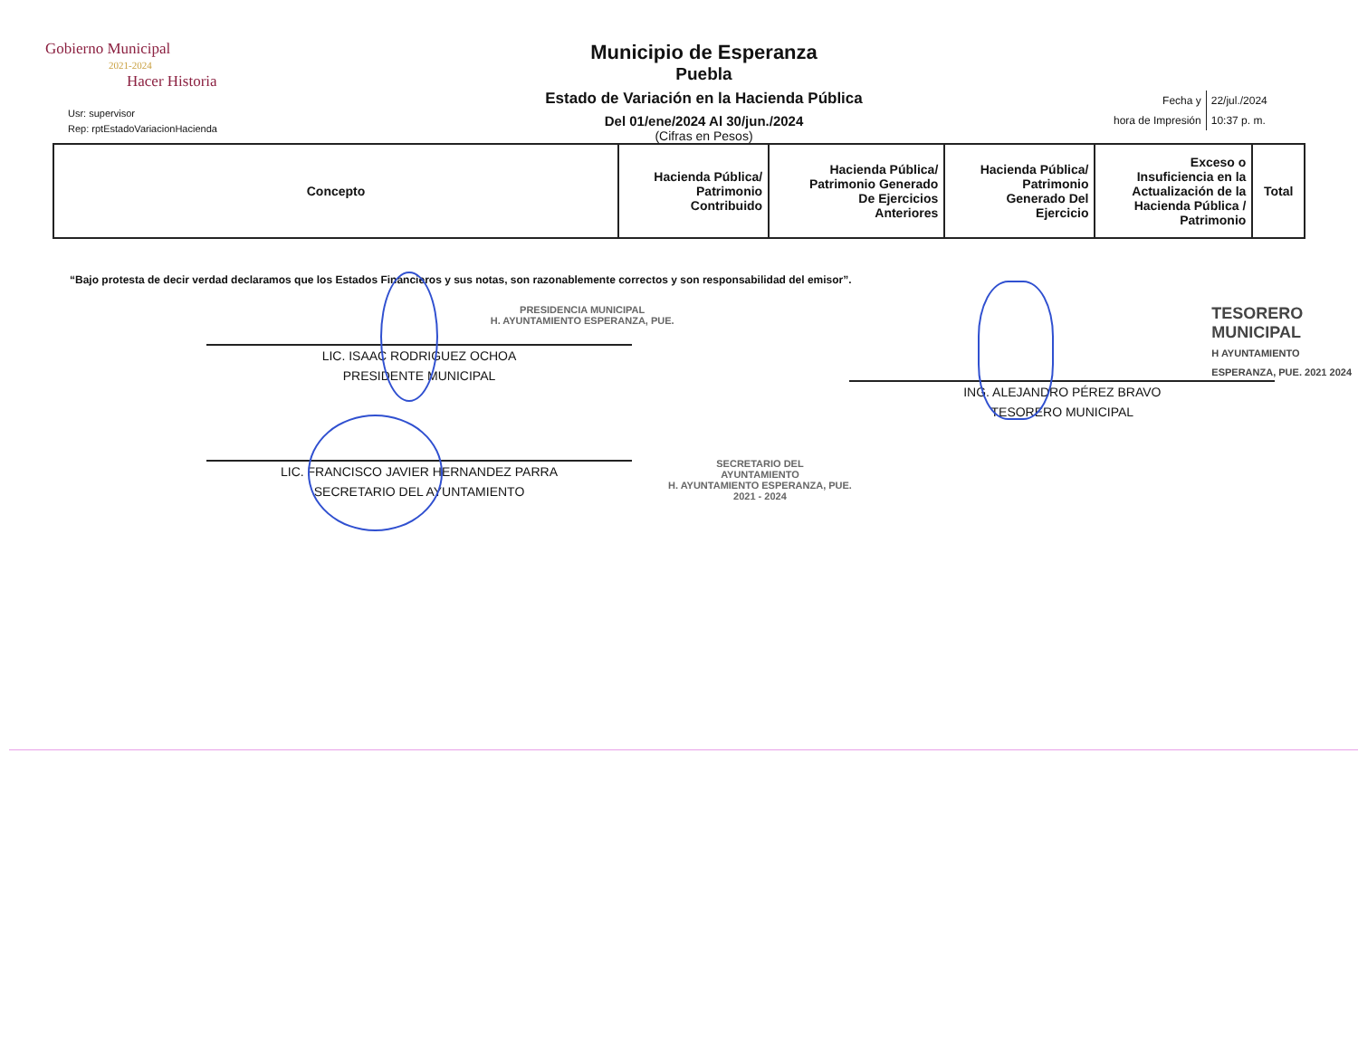Gobierno Municipal
2021-2024
Hacer Historia
Usr: supervisor
Rep: rptEstadoVariacionHacienda
Municipio de Esperanza
Puebla
Estado de Variación en la Hacienda Pública
Del 01/ene/2024 Al 30/jun./2024
(Cifras en Pesos)
| Fecha y | 22/jul./2024 |
| hora de Impresión | 10:37 p. m. |
| Concepto | Hacienda Pública/ Patrimonio Contribuido | Hacienda Pública/ Patrimonio Generado De Ejercicios Anteriores | Hacienda Pública/ Patrimonio Generado Del Ejercicio | Exceso o Insuficiencia en la Actualización de la Hacienda Pública / Patrimonio | Total |
| --- | --- | --- | --- | --- | --- |
“Bajo protesta de decir verdad declaramos que los Estados Financieros y sus notas, son razonablemente correctos y son responsabilidad del emisor”.
PRESIDENCIA MUNICIPAL
H. AYUNTAMIENTO ESPERANZA, PUE.
LIC. ISAAC RODRIGUEZ OCHOA
PRESIDENTE MUNICIPAL
TESORERO
MUNICIPAL
H AYUNTAMIENTO ESPERANZA, PUE. 2021 2024
ING. ALEJANDRO PÉREZ BRAVO
TESORERO MUNICIPAL
LIC. FRANCISCO JAVIER HERNANDEZ PARRA
SECRETARIO DEL AYUNTAMIENTO
SECRETARIO DEL
AYUNTAMIENTO
H. AYUNTAMIENTO ESPERANZA, PUE.
2021 - 2024